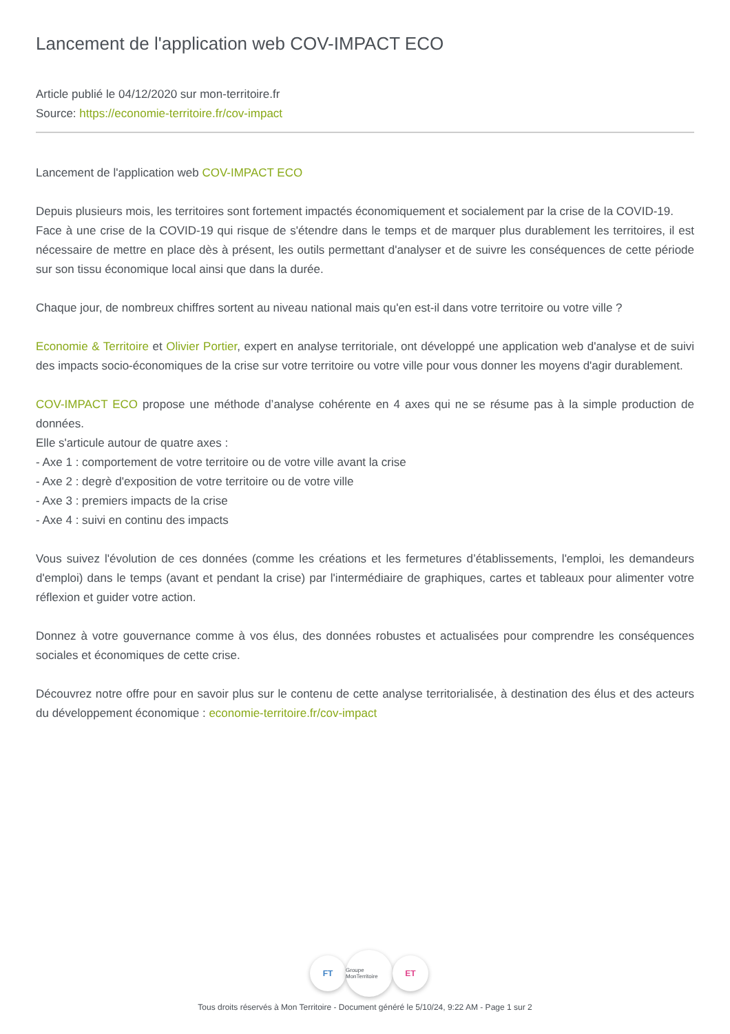Lancement de l'application web COV-IMPACT ECO
Article publié le 04/12/2020 sur mon-territoire.fr
Source: https://economie-territoire.fr/cov-impact
Lancement de l'application web COV-IMPACT ECO
Depuis plusieurs mois, les territoires sont fortement impactés économiquement et socialement par la crise de la COVID-19.
Face à une crise de la COVID-19 qui risque de s'étendre dans le temps et de marquer plus durablement les territoires, il est nécessaire de mettre en place dès à présent, les outils permettant d'analyser et de suivre les conséquences de cette période sur son tissu économique local ainsi que dans la durée.
Chaque jour, de nombreux chiffres sortent au niveau national mais qu'en est-il dans votre territoire ou votre ville ?
Economie & Territoire et Olivier Portier, expert en analyse territoriale, ont développé une application web d'analyse et de suivi des impacts socio-économiques de la crise sur votre territoire ou votre ville pour vous donner les moyens d'agir durablement.
COV-IMPACT ECO propose une méthode d’analyse cohérente en 4 axes qui ne se résume pas à la simple production de données.
Elle s'articule autour de quatre axes :
- Axe 1 : comportement de votre territoire ou de votre ville avant la crise
- Axe 2 : degrè d'exposition de votre territoire ou de votre ville
- Axe 3 : premiers impacts de la crise
- Axe 4 : suivi en continu des impacts
Vous suivez l'évolution de ces données (comme les créations et les fermetures d’établissements, l'emploi, les demandeurs d'emploi) dans le temps (avant et pendant la crise) par l'intermédiaire de graphiques, cartes et tableaux pour alimenter votre réflexion et guider votre action.
Donnez à votre gouvernance comme à vos élus, des données robustes et actualisées pour comprendre les conséquences sociales et économiques de cette crise.
Découvrez notre offre pour en savoir plus sur le contenu de cette analyse territorialisée, à destination des élus et des acteurs du développement économique : economie-territoire.fr/cov-impact
FT
Groupe MonTerritoire
ET
Tous droits réservés à Mon Territoire - Document généré le 5/10/24, 9:22 AM - Page 1 sur 2